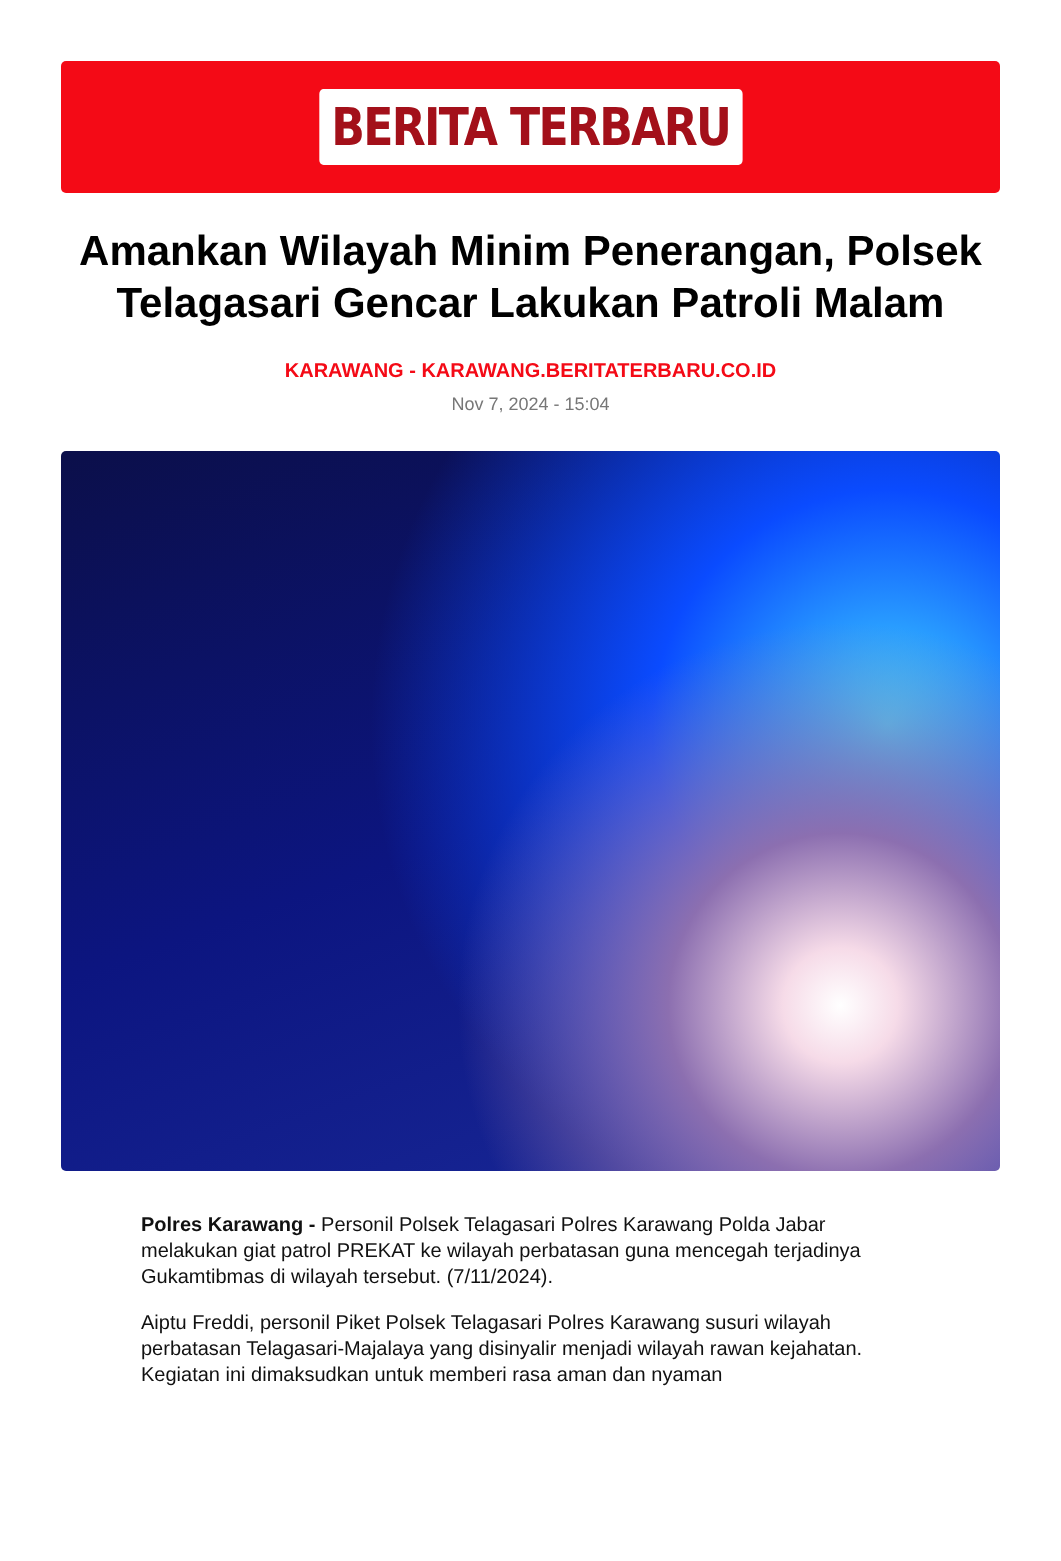BERITA TERBARU
Amankan Wilayah Minim Penerangan, Polsek Telagasari Gencar Lakukan Patroli Malam
KARAWANG - KARAWANG.BERITATERBARU.CO.ID
Nov 7, 2024 - 15:04
Polres Karawang - Personil Polsek Telagasari Polres Karawang Polda Jabar melakukan giat patrol PREKAT ke wilayah perbatasan guna mencegah terjadinya Gukamtibmas di wilayah tersebut. (7/11/2024).
Aiptu Freddi, personil Piket Polsek Telagasari Polres Karawang susuri wilayah perbatasan Telagasari-Majalaya yang disinyalir menjadi wilayah rawan kejahatan. Kegiatan ini dimaksudkan untuk memberi rasa aman dan nyaman